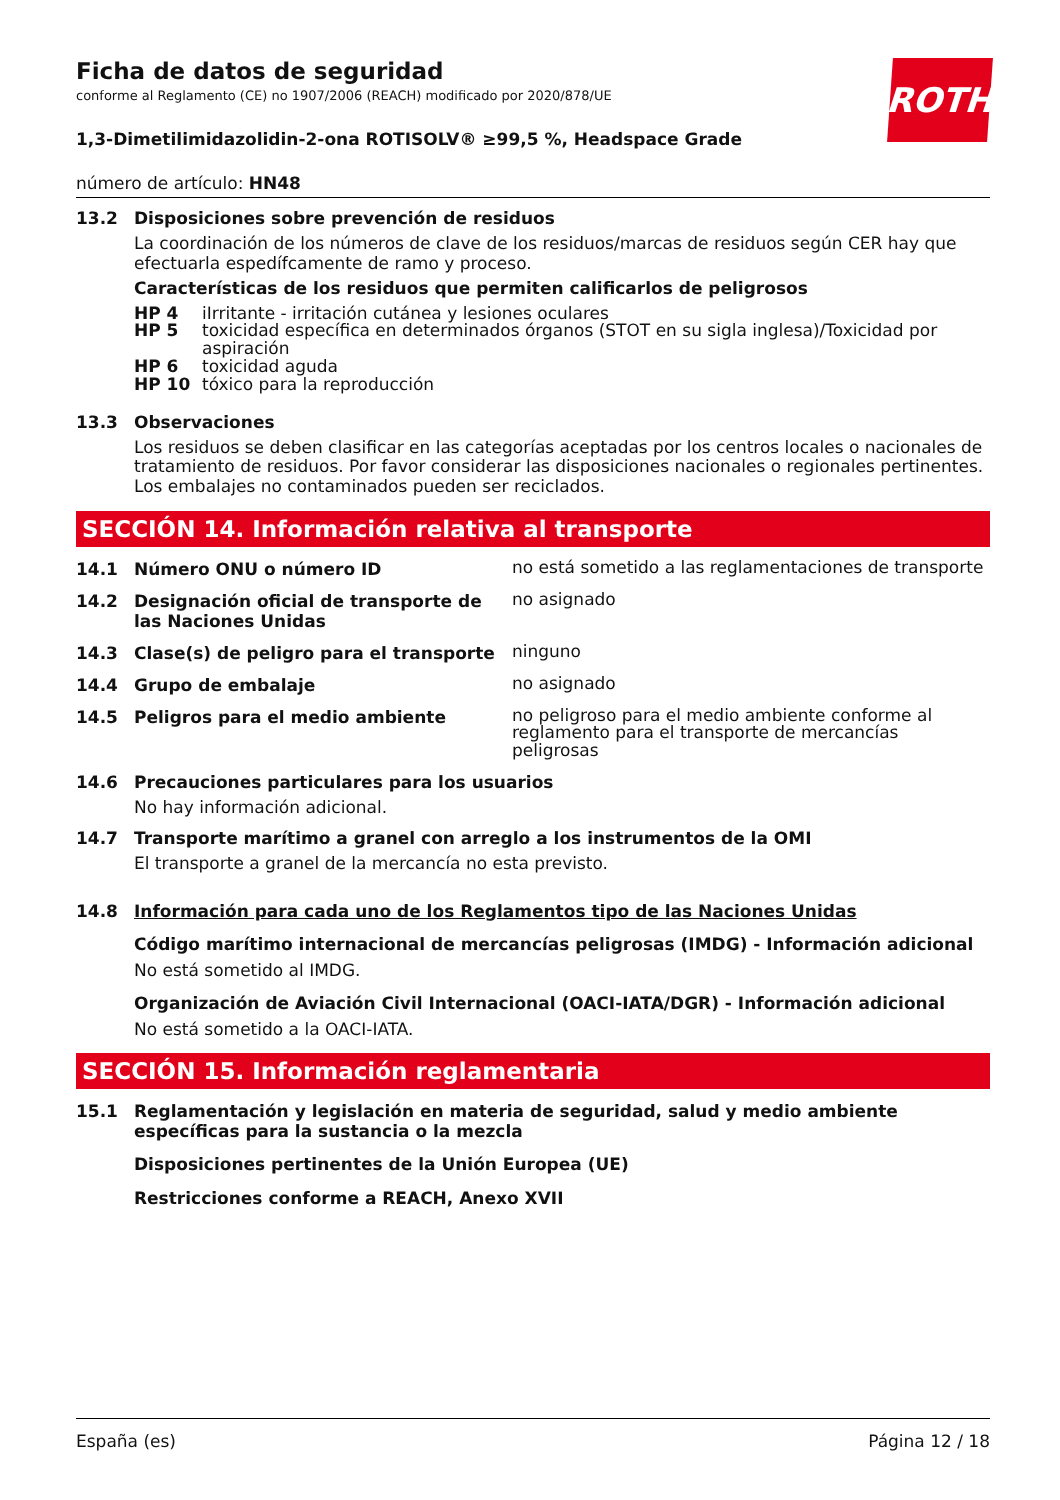ROTH
Ficha de datos de seguridad
conforme al Reglamento (CE) no 1907/2006 (REACH) modificado por 2020/878/UE
1,3-Dimetilimidazolidin-2-ona ROTISOLV® ≥99,5 %, Headspace Grade
número de artículo: HN48
13.2 Disposiciones sobre prevención de residuos
La coordinación de los números de clave de los residuos/marcas de residuos según CER hay que efectuarla espedífcamente de ramo y proceso.
Características de los residuos que permiten calificarlos de peligrosos
HP 4 iIrritante - irritación cutánea y lesiones oculares
HP 5 toxicidad específica en determinados órganos (STOT en su sigla inglesa)/Toxicidad por aspiración
HP 6 toxicidad aguda
HP 10 tóxico para la reproducción
13.3 Observaciones
Los residuos se deben clasificar en las categorías aceptadas por los centros locales o nacionales de tratamiento de residuos. Por favor considerar las disposiciones nacionales o regionales pertinentes. Los embalajes no contaminados pueden ser reciclados.
SECCIÓN 14. Información relativa al transporte
14.1 Número ONU o número ID
no está sometido a las reglamentaciones de transporte
14.2 Designación oficial de transporte de las Naciones Unidas
no asignado
14.3 Clase(s) de peligro para el transporte
ninguno
14.4 Grupo de embalaje
no asignado
14.5 Peligros para el medio ambiente
no peligroso para el medio ambiente conforme al reglamento para el transporte de mercancías peligrosas
14.6 Precauciones particulares para los usuarios
No hay información adicional.
14.7 Transporte marítimo a granel con arreglo a los instrumentos de la OMI
El transporte a granel de la mercancía no esta previsto.
14.8 Información para cada uno de los Reglamentos tipo de las Naciones Unidas
Código marítimo internacional de mercancías peligrosas (IMDG) - Información adicional
No está sometido al IMDG.
Organización de Aviación Civil Internacional (OACI-IATA/DGR) - Información adicional
No está sometido a la OACI-IATA.
SECCIÓN 15. Información reglamentaria
15.1 Reglamentación y legislación en materia de seguridad, salud y medio ambiente específicas para la sustancia o la mezcla
Disposiciones pertinentes de la Unión Europea (UE)
Restricciones conforme a REACH, Anexo XVII
España (es) Página 12 / 18